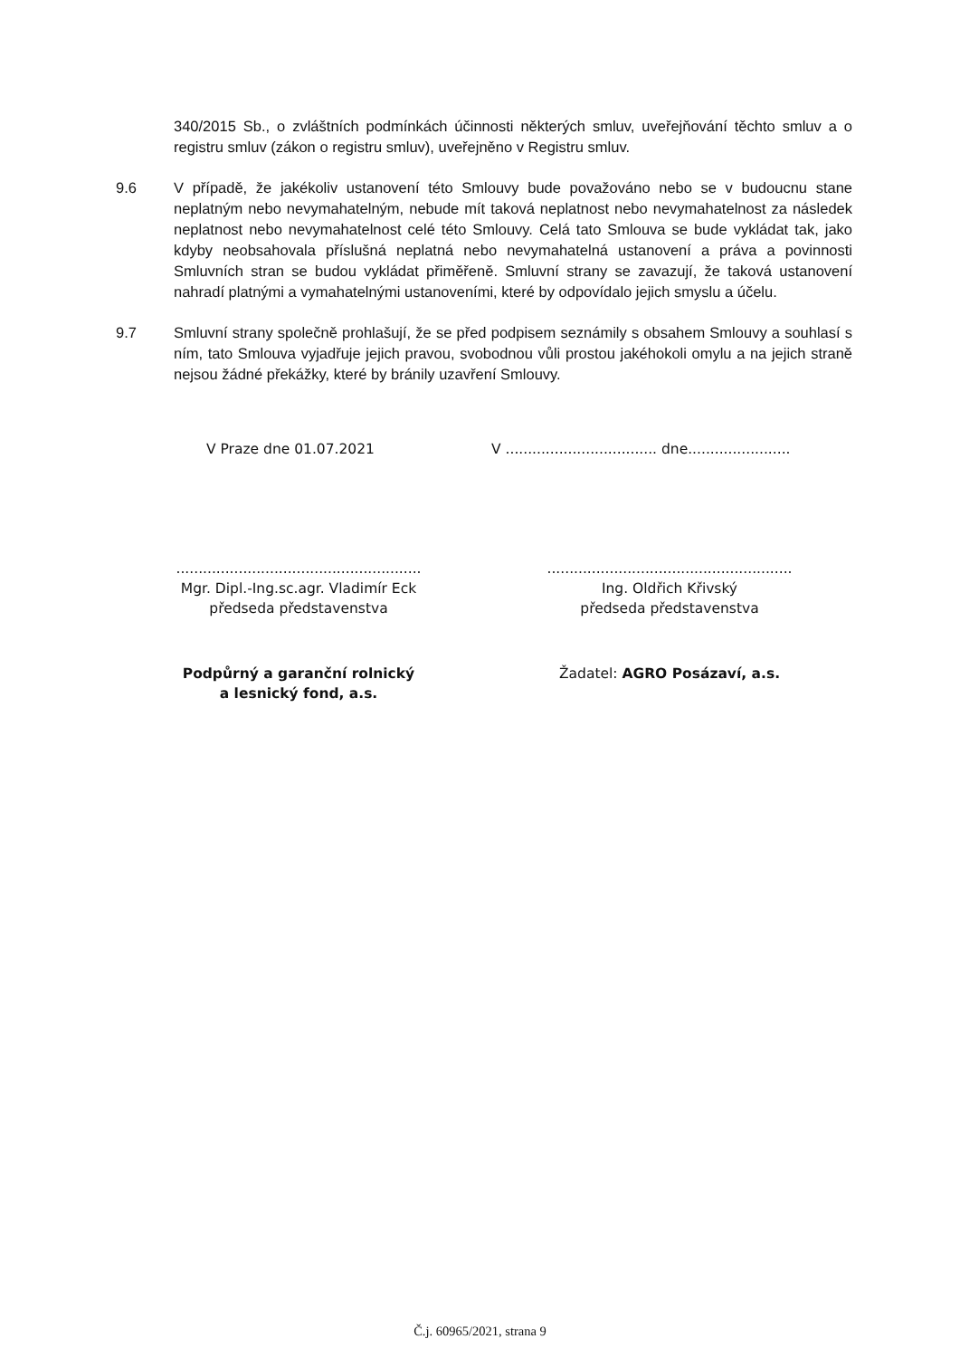340/2015 Sb., o zvláštních podmínkách účinnosti některých smluv, uveřejňování těchto smluv a o registru smluv (zákon o registru smluv), uveřejněno v Registru smluv.
9.6 V případě, že jakékoliv ustanovení této Smlouvy bude považováno nebo se v budoucnu stane neplatným nebo nevymahatelným, nebude mít taková neplatnost nebo nevymahatelnost za následek neplatnost nebo nevymahatelnost celé této Smlouvy. Celá tato Smlouva se bude vykládat tak, jako kdyby neobsahovala příslušná neplatná nebo nevymahatelná ustanovení a práva a povinnosti Smluvních stran se budou vykládat přiměřeně. Smluvní strany se zavazují, že taková ustanovení nahradí platnými a vymahatelnými ustanoveními, které by odpovídalo jejich smyslu a účelu.
9.7 Smluvní strany společně prohlašují, že se před podpisem seznámily s obsahem Smlouvy a souhlasí s ním, tato Smlouva vyjadřuje jejich pravou, svobodnou vůli prostou jakéhokoli omylu a na jejich straně nejsou žádné překážky, které by bránily uzavření Smlouvy.
V Praze dne 01.07.2021 V .................................. dne.......................
.......................................................
Mgr. Dipl.-Ing.sc.agr. Vladimír Eck
předseda představenstva
.......................................................
Ing. Oldřich Křivský
předseda představenstva
Podpůrný a garanční rolnický
a lesnický fond, a.s.
Žadatel: AGRO Posázaví, a.s.
Č.j. 60965/2021, strana 9